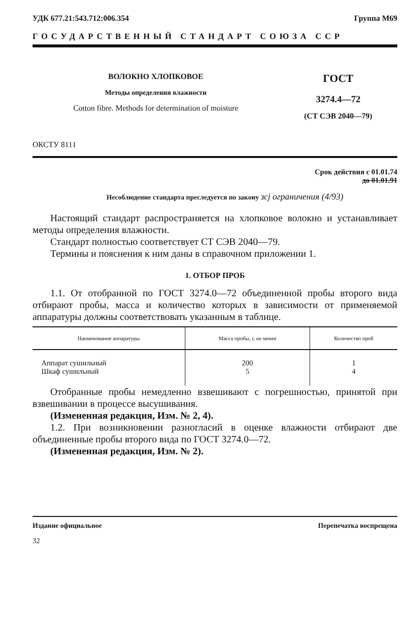УДК 677.21:543.712:006.354 Группа М69
ГОСУДАРСТВЕННЫЙ СТАНДАРТ СОЮЗА ССР
ВОЛОКНО ХЛОПКОВОЕ
Методы определения влажности
Cotton fibre. Methods for determination of moisture
ГОСТ
3274.4—72
(СТ СЭВ 2040—79)
ОКСТУ 8111
Срок действия с 01.01.74
до 01.01.91
Несоблюдение стандарта преследуется по закону зсj ограничения (4/93)
Настоящий стандарт распространяется на хлопковое волокно и устанавливает методы определения влажности.
Стандарт полностью соответствует СТ СЭВ 2040—79.
Термины и пояснения к ним даны в справочном приложении 1.
1. ОТБОР ПРОБ
1.1. От отобранной по ГОСТ 3274.0—72 объединенной пробы второго вида отбирают пробы, масса и количество которых в зависимости от применяемой аппаратуры должны соответствовать указанным в таблице.
| Наименование аппаратуры | Масса пробы, г, не менее | Количество проб |
| --- | --- | --- |
| Аппарат сушильный Шкаф сушильный | 200 5 | 1 4 |
Отобранные пробы немедленно взвешивают с погрешностью, принятой при взвешивании в процессе высушивания.
(Измененная редакция, Изм. № 2, 4).
1.2. При возникновении разногласий в оценке влажности отбирают две объединенные пробы второго вида по ГОСТ 3274.0—72.
(Измененная редакция, Изм. № 2).
Издание официальное Перепечатка воспрещена
32